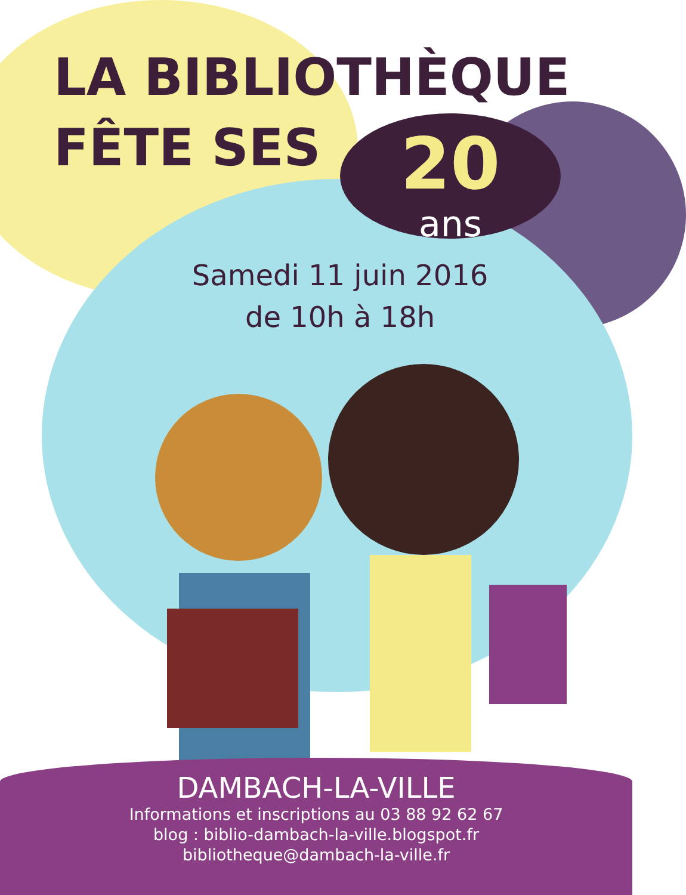LA BIBLIOTHÈQUE
FÊTE SES
20
ans
Samedi 11 juin 2016
de 10h à 18h
DAMBACH-LA-VILLE
Informations et inscriptions au 03 88 92 62 67
blog : biblio-dambach-la-ville.blogspot.fr
bibliotheque@dambach-la-ville.fr